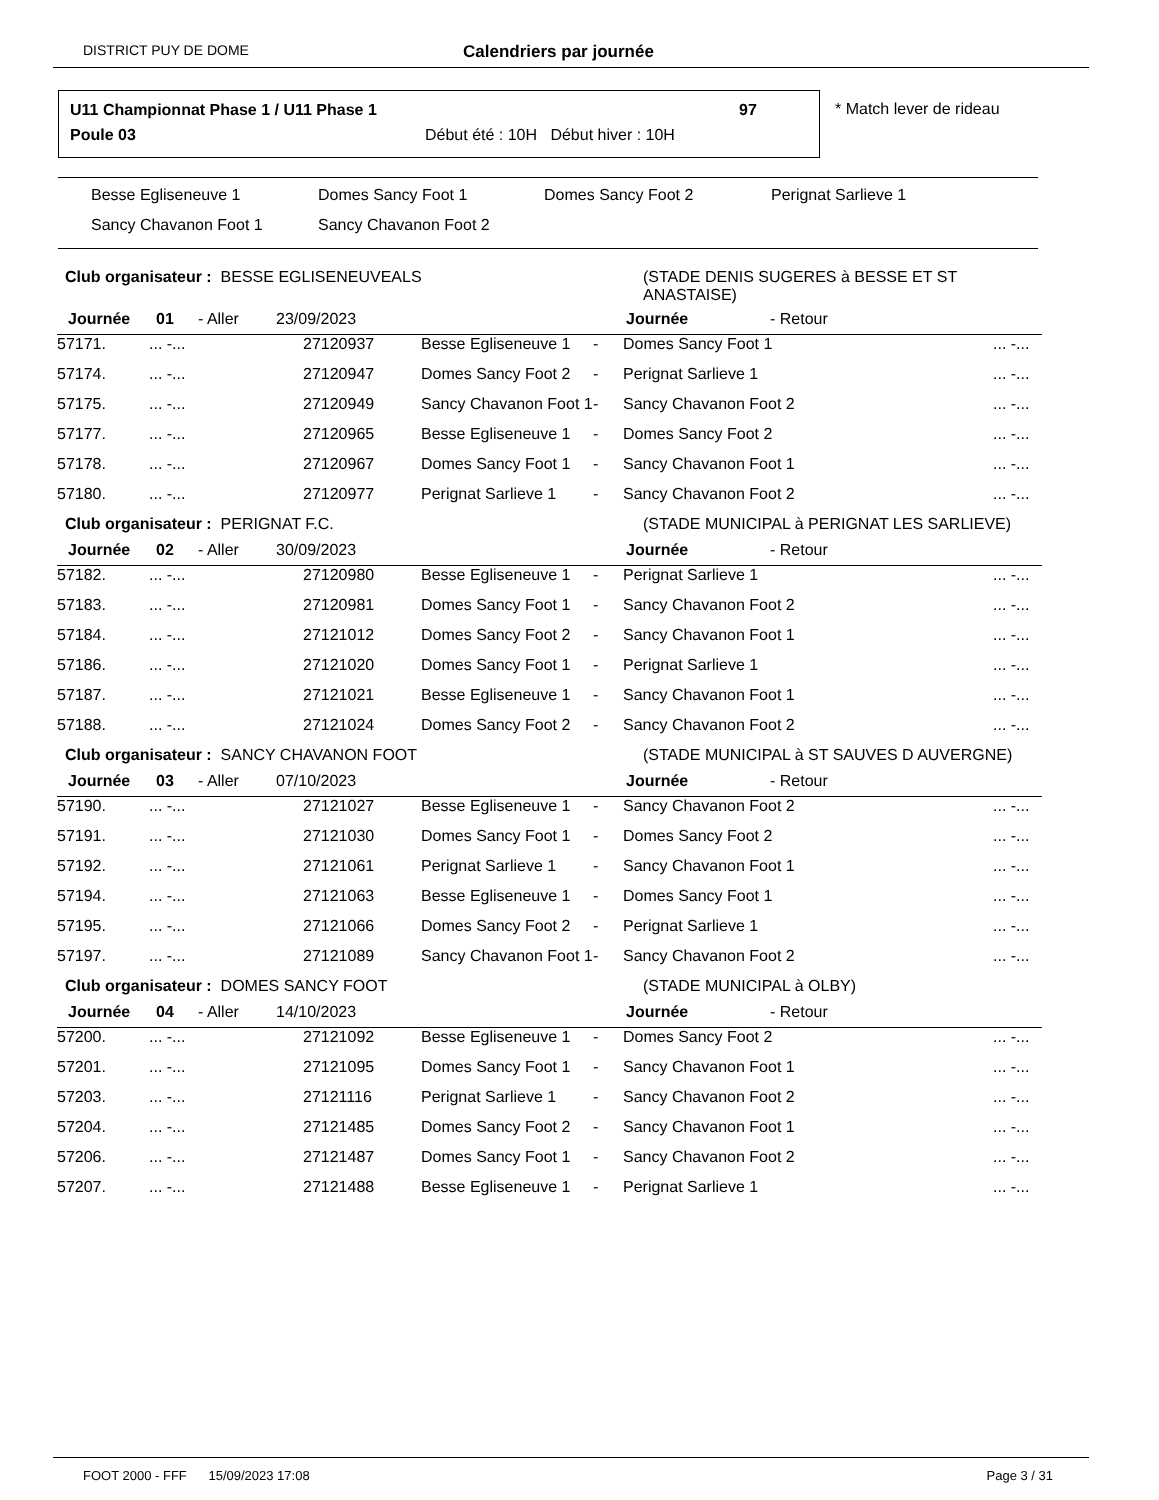DISTRICT PUY DE DOME Calendriers par journée
U11 Championnat Phase 1 / U11 Phase 1
97
Poule 03
Début été : 10H Début hiver : 10H
* Match lever de rideau
Besse Egliseneuve 1 Domes Sancy Foot 1 Domes Sancy Foot 2 Perignat Sarlieve 1
Sancy Chavanon Foot 1 Sancy Chavanon Foot 2
Club organisateur : BESSE EGLISENEUVEALS (STADE DENIS SUGERES à BESSE ET ST
ANASTAISE)
Journée 01 - Aller 23/09/2023 Journée - Retour
| 57171. | ... -... | 27120937 | Besse Egliseneuve 1 | - | Domes Sancy Foot 1 | ... -... |
| 57174. | ... -... | 27120947 | Domes Sancy Foot 2 | - | Perignat Sarlieve 1 | ... -... |
| 57175. | ... -... | 27120949 | Sancy Chavanon Foot 1 | - | Sancy Chavanon Foot 2 | ... -... |
| 57177. | ... -... | 27120965 | Besse Egliseneuve 1 | - | Domes Sancy Foot 2 | ... -... |
| 57178. | ... -... | 27120967 | Domes Sancy Foot 1 | - | Sancy Chavanon Foot 1 | ... -... |
| 57180. | ... -... | 27120977 | Perignat Sarlieve 1 | - | Sancy Chavanon Foot 2 | ... -... |
Club organisateur : PERIGNAT F.C. (STADE MUNICIPAL à PERIGNAT LES SARLIEVE)
Journée 02 - Aller 30/09/2023 Journée - Retour
| 57182. | ... -... | 27120980 | Besse Egliseneuve 1 | - | Perignat Sarlieve 1 | ... -... |
| 57183. | ... -... | 27120981 | Domes Sancy Foot 1 | - | Sancy Chavanon Foot 2 | ... -... |
| 57184. | ... -... | 27121012 | Domes Sancy Foot 2 | - | Sancy Chavanon Foot 1 | ... -... |
| 57186. | ... -... | 27121020 | Domes Sancy Foot 1 | - | Perignat Sarlieve 1 | ... -... |
| 57187. | ... -... | 27121021 | Besse Egliseneuve 1 | - | Sancy Chavanon Foot 1 | ... -... |
| 57188. | ... -... | 27121024 | Domes Sancy Foot 2 | - | Sancy Chavanon Foot 2 | ... -... |
Club organisateur : SANCY CHAVANON FOOT (STADE MUNICIPAL à ST SAUVES D AUVERGNE)
Journée 03 - Aller 07/10/2023 Journée - Retour
| 57190. | ... -... | 27121027 | Besse Egliseneuve 1 | - | Sancy Chavanon Foot 2 | ... -... |
| 57191. | ... -... | 27121030 | Domes Sancy Foot 1 | - | Domes Sancy Foot 2 | ... -... |
| 57192. | ... -... | 27121061 | Perignat Sarlieve 1 | - | Sancy Chavanon Foot 1 | ... -... |
| 57194. | ... -... | 27121063 | Besse Egliseneuve 1 | - | Domes Sancy Foot 1 | ... -... |
| 57195. | ... -... | 27121066 | Domes Sancy Foot 2 | - | Perignat Sarlieve 1 | ... -... |
| 57197. | ... -... | 27121089 | Sancy Chavanon Foot 1 | - | Sancy Chavanon Foot 2 | ... -... |
Club organisateur : DOMES SANCY FOOT (STADE MUNICIPAL à OLBY)
Journée 04 - Aller 14/10/2023 Journée - Retour
| 57200. | ... -... | 27121092 | Besse Egliseneuve 1 | - | Domes Sancy Foot 2 | ... -... |
| 57201. | ... -... | 27121095 | Domes Sancy Foot 1 | - | Sancy Chavanon Foot 1 | ... -... |
| 57203. | ... -... | 27121116 | Perignat Sarlieve 1 | - | Sancy Chavanon Foot 2 | ... -... |
| 57204. | ... -... | 27121485 | Domes Sancy Foot 2 | - | Sancy Chavanon Foot 1 | ... -... |
| 57206. | ... -... | 27121487 | Domes Sancy Foot 1 | - | Sancy Chavanon Foot 2 | ... -... |
| 57207. | ... -... | 27121488 | Besse Egliseneuve 1 | - | Perignat Sarlieve 1 | ... -... |
FOOT 2000 - FFF 15/09/2023 17:08 Page 3 / 31